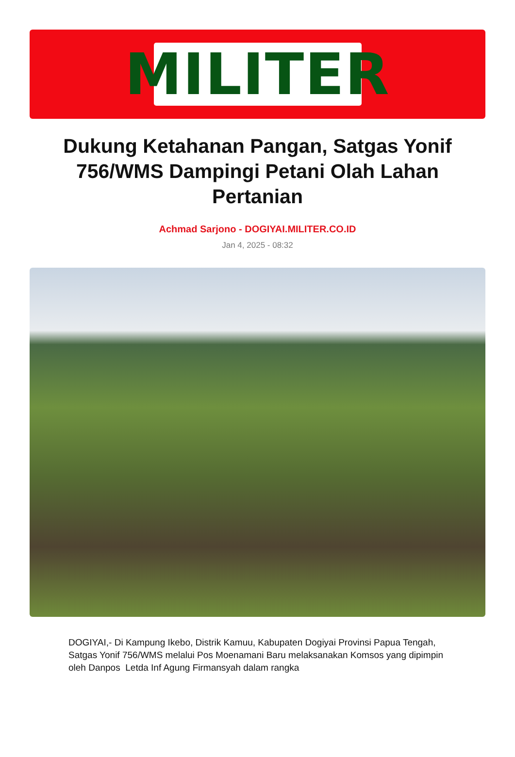MILITER
Dukung Ketahanan Pangan, Satgas Yonif 756/WMS Dampingi Petani Olah Lahan Pertanian
Achmad Sarjono - DOGIYAI.MILITER.CO.ID
Jan 4, 2025 - 08:32
DOGIYAI,- Di Kampung Ikebo, Distrik Kamuu, Kabupaten Dogiyai Provinsi Papua Tengah, Satgas Yonif 756/WMS melalui Pos Moenamani Baru melaksanakan Komsos yang dipimpin oleh Danpos Letda Inf Agung Firmansyah dalam rangka